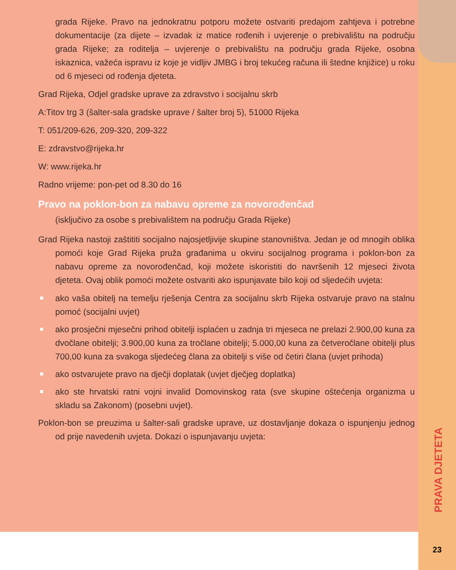grada Rijeke. Pravo na jednokratnu potporu možete ostvariti predajom zahtjeva i potrebne dokumentacije (za dijete – izvadak iz matice rođenih i uvjerenje o prebivalištu na području grada Rijeke; za roditelja – uvjerenje o prebivalištu na području grada Rijeke, osobna iskaznica, važeća ispravu iz koje je vidljiv JMBG i broj tekućeg računa ili štedne knjižice) u roku od 6 mjeseci od rođenja djeteta.
Grad Rijeka, Odjel gradske uprave za zdravstvo i socijalnu skrb
A:Titov trg 3 (šalter-sala gradske uprave / šalter broj 5), 51000 Rijeka
T: 051/209-626, 209-320, 209-322
E: zdravstvo@rijeka.hr
W: www.rijeka.hr
Radno vrijeme: pon-pet od 8.30 do 16
Pravo na poklon-bon za nabavu opreme za novorođenčad
(isključivo za osobe s prebivalištem na području Grada Rijeke)
Grad Rijeka nastoji zaštititi socijalno najosjetljivije skupine stanovništva. Jedan je od mnogih oblika pomoći koje Grad Rijeka pruža građanima u okviru socijalnog programa i poklon-bon za nabavu opreme za novorođenčad, koji možete iskoristiti do navršenih 12 mjeseci života djeteta. Ovaj oblik pomoći možete ostvariti ako ispunjavate bilo koji od sljedećih uvjeta:
ako vaša obitelj na temelju rješenja Centra za socijalnu skrb Rijeka ostvaruje pravo na stalnu pomoć (socijalni uvjet)
ako prosječni mjesečni prihod obitelji isplaćen u zadnja tri mjeseca ne prelazi 2.900,00 kuna za dvočlane obitelji; 3.900,00 kuna za tročlane obitelji; 5.000,00 kuna za četveročlane obitelji plus 700,00 kuna za svakoga sljedećeg člana za obitelji s više od četiri člana (uvjet prihoda)
ako ostvarujete pravo na dječji doplatak (uvjet dječjeg doplatka)
ako ste hrvatski ratni vojni invalid Domovinskog rata (sve skupine oštećenja organizma u skladu sa Zakonom) (posebni uvjet).
Poklon-bon se preuzima u šalter-sali gradske uprave, uz dostavljanje dokaza o ispunjenju jednog od prije navedenih uvjeta. Dokazi o ispunjavanju uvjeta:
PRAVA DJETETA
23